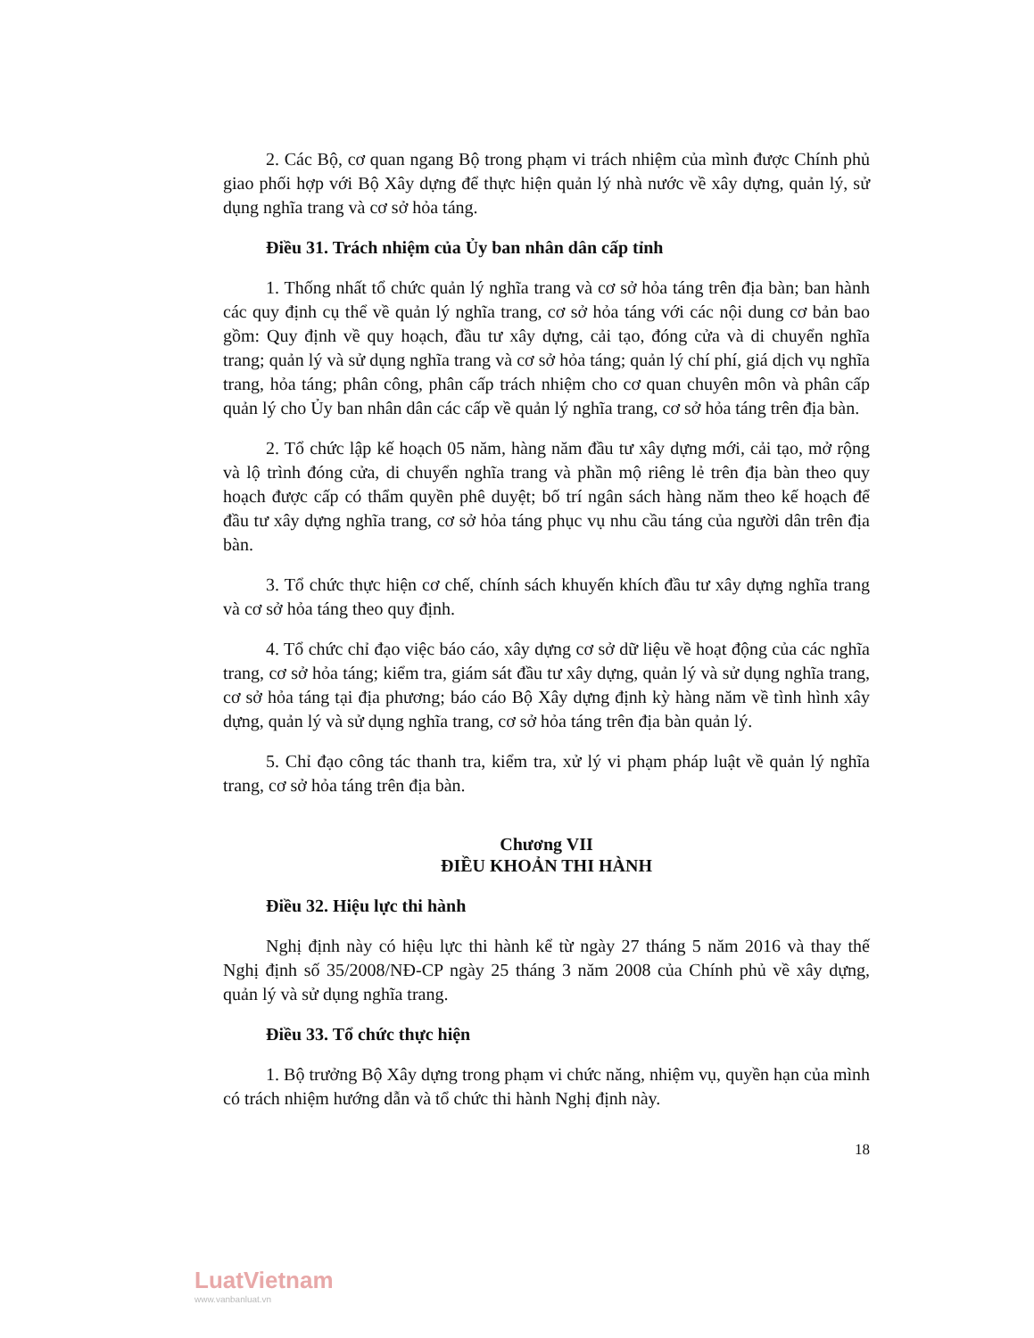2. Các Bộ, cơ quan ngang Bộ trong phạm vi trách nhiệm của mình được Chính phủ giao phối hợp với Bộ Xây dựng để thực hiện quản lý nhà nước về xây dựng, quản lý, sử dụng nghĩa trang và cơ sở hỏa táng.
Điều 31. Trách nhiệm của Ủy ban nhân dân cấp tỉnh
1. Thống nhất tổ chức quản lý nghĩa trang và cơ sở hỏa táng trên địa bàn; ban hành các quy định cụ thể về quản lý nghĩa trang, cơ sở hỏa táng với các nội dung cơ bản bao gồm: Quy định về quy hoạch, đầu tư xây dựng, cải tạo, đóng cửa và di chuyển nghĩa trang; quản lý và sử dụng nghĩa trang và cơ sở hỏa táng; quản lý chí phí, giá dịch vụ nghĩa trang, hỏa táng; phân công, phân cấp trách nhiệm cho cơ quan chuyên môn và phân cấp quản lý cho Ủy ban nhân dân các cấp về quản lý nghĩa trang, cơ sở hỏa táng trên địa bàn.
2. Tổ chức lập kế hoạch 05 năm, hàng năm đầu tư xây dựng mới, cải tạo, mở rộng và lộ trình đóng cửa, di chuyển nghĩa trang và phần mộ riêng lẻ trên địa bàn theo quy hoạch được cấp có thẩm quyền phê duyệt; bố trí ngân sách hàng năm theo kế hoạch để đầu tư xây dựng nghĩa trang, cơ sở hỏa táng phục vụ nhu cầu táng của người dân trên địa bàn.
3. Tổ chức thực hiện cơ chế, chính sách khuyến khích đầu tư xây dựng nghĩa trang và cơ sở hỏa táng theo quy định.
4. Tổ chức chỉ đạo việc báo cáo, xây dựng cơ sở dữ liệu về hoạt động của các nghĩa trang, cơ sở hỏa táng; kiểm tra, giám sát đầu tư xây dựng, quản lý và sử dụng nghĩa trang, cơ sở hỏa táng tại địa phương; báo cáo Bộ Xây dựng định kỳ hàng năm về tình hình xây dựng, quản lý và sử dụng nghĩa trang, cơ sở hỏa táng trên địa bàn quản lý.
5. Chỉ đạo công tác thanh tra, kiểm tra, xử lý vi phạm pháp luật về quản lý nghĩa trang, cơ sở hỏa táng trên địa bàn.
Chương VII
ĐIỀU KHOẢN THI HÀNH
Điều 32. Hiệu lực thi hành
Nghị định này có hiệu lực thi hành kể từ ngày 27 tháng 5 năm 2016 và thay thế Nghị định số 35/2008/NĐ-CP ngày 25 tháng 3 năm 2008 của Chính phủ về xây dựng, quản lý và sử dụng nghĩa trang.
Điều 33. Tổ chức thực hiện
1. Bộ trưởng Bộ Xây dựng trong phạm vi chức năng, nhiệm vụ, quyền hạn của mình có trách nhiệm hướng dẫn và tổ chức thi hành Nghị định này.
18
LuatVietnam
www.vanbanluat.vn